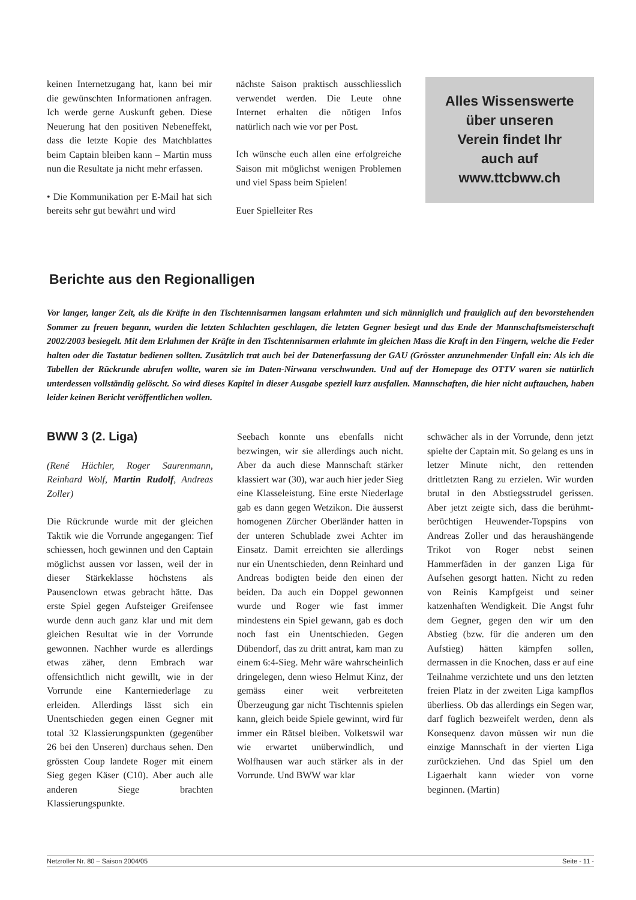keinen Internetzugang hat, kann bei mir die gewünschten Informationen anfragen. Ich werde gerne Auskunft geben. Diese Neuerung hat den positiven Nebeneffekt, dass die letzte Kopie des Matchblattes beim Captain bleiben kann – Martin muss nun die Resultate ja nicht mehr erfassen.
• Die Kommunikation per E-Mail hat sich bereits sehr gut bewährt und wird
nächste Saison praktisch ausschliesslich verwendet werden. Die Leute ohne Internet erhalten die nötigen Infos natürlich nach wie vor per Post.
Ich wünsche euch allen eine erfolgreiche Saison mit möglichst wenigen Problemen und viel Spass beim Spielen!
Euer Spielleiter Res
Alles Wissenswerte
über unseren
Verein findet Ihr
auch auf
www.ttcbww.ch
Berichte aus den Regionalligen
Vor langer, langer Zeit, als die Kräfte in den Tischtennisarmen langsam erlahmten und sich männiglich und frauiglich auf den bevorstehenden Sommer zu freuen begann, wurden die letzten Schlachten geschlagen, die letzten Gegner besiegt und das Ende der Mannschaftsmeisterschaft 2002/2003 besiegelt. Mit dem Erlahmen der Kräfte in den Tischtennisarmen erlahmte im gleichen Mass die Kraft in den Fingern, welche die Feder halten oder die Tastatur bedienen sollten. Zusätzlich trat auch bei der Datenerfassung der GAU (Grösster anzunehmender Unfall ein: Als ich die Tabellen der Rückrunde abrufen wollte, waren sie im Daten-Nirwana verschwunden. Und auf der Homepage des OTTV waren sie natürlich unterdessen vollständig gelöscht. So wird dieses Kapitel in dieser Ausgabe speziell kurz ausfallen. Mannschaften, die hier nicht auftauchen, haben leider keinen Bericht veröffentlichen wollen.
BWW 3 (2. Liga)
(René Hächler, Roger Saurenmann, Reinhard Wolf, Martin Rudolf, Andreas Zoller)
Die Rückrunde wurde mit der gleichen Taktik wie die Vorrunde angegangen: Tief schiessen, hoch gewinnen und den Captain möglichst aussen vor lassen, weil der in dieser Stärkeklasse höchstens als Pausenclown etwas gebracht hätte. Das erste Spiel gegen Aufsteiger Greifensee wurde denn auch ganz klar und mit dem gleichen Resultat wie in der Vorrunde gewonnen. Nachher wurde es allerdings etwas zäher, denn Embrach war offensichtlich nicht gewillt, wie in der Vorrunde eine Kanterniederlage zu erleiden. Allerdings lässt sich ein Unentschieden gegen einen Gegner mit total 32 Klassierungspunkten (gegenüber 26 bei den Unseren) durchaus sehen. Den grössten Coup landete Roger mit einem Sieg gegen Käser (C10). Aber auch alle anderen Siege brachten Klassierungspunkte.
Seebach konnte uns ebenfalls nicht bezwingen, wir sie allerdings auch nicht. Aber da auch diese Mannschaft stärker klassiert war (30), war auch hier jeder Sieg eine Klasseleistung. Eine erste Niederlage gab es dann gegen Wetzikon. Die äusserst homogenen Zürcher Oberländer hatten in der unteren Schublade zwei Achter im Einsatz. Damit erreichten sie allerdings nur ein Unentschieden, denn Reinhard und Andreas bodigten beide den einen der beiden. Da auch ein Doppel gewonnen wurde und Roger wie fast immer mindestens ein Spiel gewann, gab es doch noch fast ein Unentschieden. Gegen Dübendorf, das zu dritt antrat, kam man zu einem 6:4-Sieg. Mehr wäre wahrscheinlich dringelegen, denn wieso Helmut Kinz, der gemäss einer weit verbreiteten Überzeugung gar nicht Tischtennis spielen kann, gleich beide Spiele gewinnt, wird für immer ein Rätsel bleiben. Volketswil war wie erwartet unüberwindlich, und Wolfhausen war auch stärker als in der Vorrunde. Und BWW war klar
schwächer als in der Vorrunde, denn jetzt spielte der Captain mit. So gelang es uns in letzer Minute nicht, den rettenden drittletzten Rang zu erzielen. Wir wurden brutal in den Abstiegsstrudel gerissen. Aber jetzt zeigte sich, dass die berühmt-berüchtigen Heuwender-Topspins von Andreas Zoller und das heraushängende Trikot von Roger nebst seinen Hammerfäden in der ganzen Liga für Aufsehen gesorgt hatten. Nicht zu reden von Reinis Kampfgeist und seiner katzenhaften Wendigkeit. Die Angst fuhr dem Gegner, gegen den wir um den Abstieg (bzw. für die anderen um den Aufstieg) hätten kämpfen sollen, dermassen in die Knochen, dass er auf eine Teilnahme verzichtete und uns den letzten freien Platz in der zweiten Liga kampflos überliess. Ob das allerdings ein Segen war, darf füglich bezweifelt werden, denn als Konsequenz davon müssen wir nun die einzige Mannschaft in der vierten Liga zurückziehen. Und das Spiel um den Ligaerhalt kann wieder von vorne beginnen. (Martin)
Netzroller Nr. 80 – Saison 2004/05 Seite - 11 -